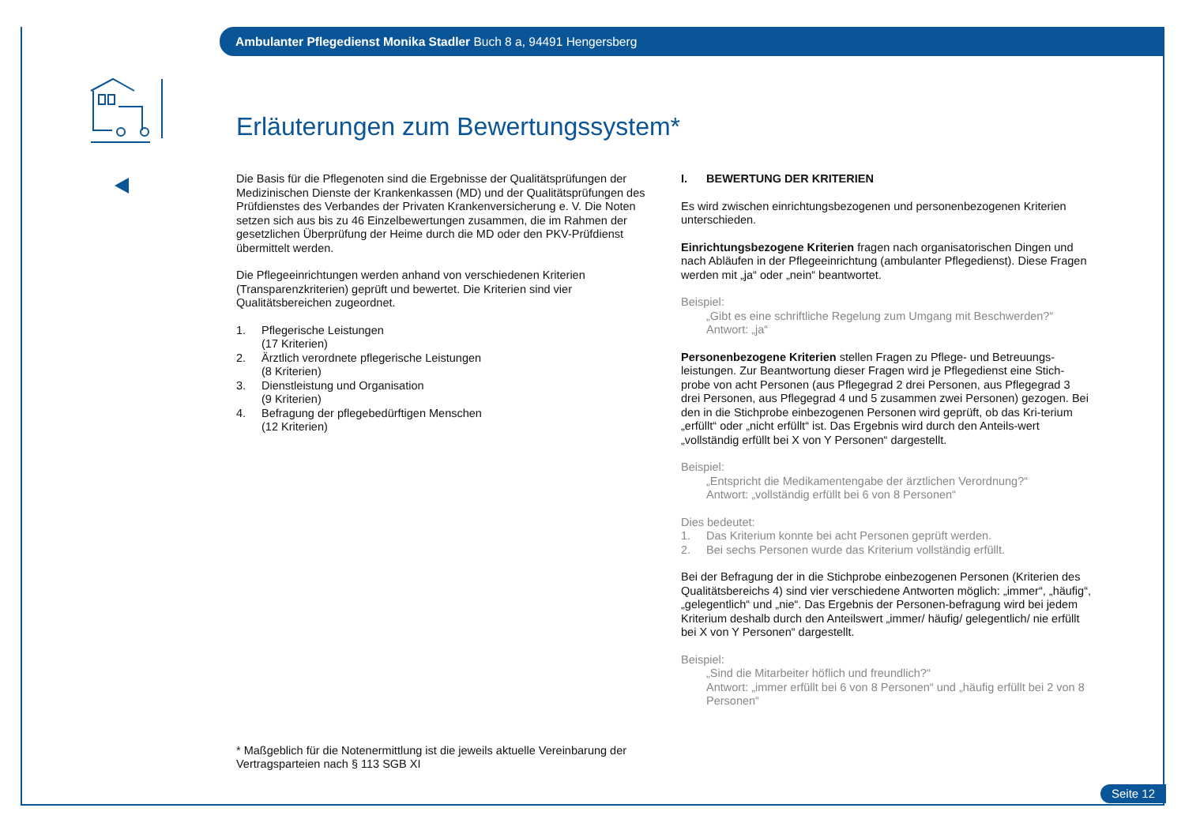Ambulanter Pflegedienst Monika Stadler Buch 8 a, 94491 Hengersberg
Erläuterungen zum Bewertungssystem*
Die Basis für die Pflegenoten sind die Ergebnisse der Qualitätsprüfungen der Medizinischen Dienste der Krankenkassen (MD) und der Qualitätsprüfungen des Prüfdienstes des Verbandes der Privaten Krankenversicherung e. V. Die Noten setzen sich aus bis zu 46 Einzelbewertungen zusammen, die im Rahmen der gesetzlichen Überprüfung der Heime durch die MD oder den PKV-Prüfdienst übermittelt werden.
Die Pflegeeinrichtungen werden anhand von verschiedenen Kriterien (Transparenzkriterien) geprüft und bewertet. Die Kriterien sind vier Qualitätsbereichen zugeordnet.
1. Pflegerische Leistungen
(17 Kriterien)
2. Ärztlich verordnete pflegerische Leistungen
(8 Kriterien)
3. Dienstleistung und Organisation
(9 Kriterien)
4. Befragung der pflegebedürftigen Menschen
(12 Kriterien)
* Maßgeblich für die Notenermittlung ist die jeweils aktuelle Vereinbarung der Vertragsparteien nach § 113 SGB XI
I. BEWERTUNG DER KRITERIEN
Es wird zwischen einrichtungsbezogenen und personenbezogenen Kriterien unterschieden.
Einrichtungsbezogene Kriterien fragen nach organisatorischen Dingen und nach Abläufen in der Pflegeeinrichtung (ambulanter Pflegedienst). Diese Fragen werden mit „ja“ oder „nein“ beantwortet.
Beispiel:
„Gibt es eine schriftliche Regelung zum Umgang mit Beschwerden?“
Antwort: „ja“
Personenbezogene Kriterien stellen Fragen zu Pflege- und Betreuungs-leistungen. Zur Beantwortung dieser Fragen wird je Pflegedienst eine Stich-probe von acht Personen (aus Pflegegrad 2 drei Personen, aus Pflegegrad 3 drei Personen, aus Pflegegrad 4 und 5 zusammen zwei Personen) gezogen. Bei den in die Stichprobe einbezogenen Personen wird geprüft, ob das Kri-terium „erfüllt“ oder „nicht erfüllt“ ist. Das Ergebnis wird durch den Anteils-wert „vollständig erfüllt bei X von Y Personen“ dargestellt.
Beispiel:
„Entspricht die Medikamentengabe der ärztlichen Verordnung?“
Antwort: „vollständig erfüllt bei 6 von 8 Personen“
Dies bedeutet:
1. Das Kriterium konnte bei acht Personen geprüft werden.
2. Bei sechs Personen wurde das Kriterium vollständig erfüllt.
Bei der Befragung der in die Stichprobe einbezogenen Personen (Kriterien des Qualitätsbereichs 4) sind vier verschiedene Antworten möglich: „immer“, „häufig“, „gelegentlich“ und „nie“. Das Ergebnis der Personen-befragung wird bei jedem Kriterium deshalb durch den Anteilswert „immer/ häufig/ gelegentlich/ nie erfüllt bei X von Y Personen“ dargestellt.
Beispiel:
„Sind die Mitarbeiter höflich und freundlich?“
Antwort: „immer erfüllt bei 6 von 8 Personen“ und „häufig erfüllt bei 2 von 8 Personen“
Seite 12